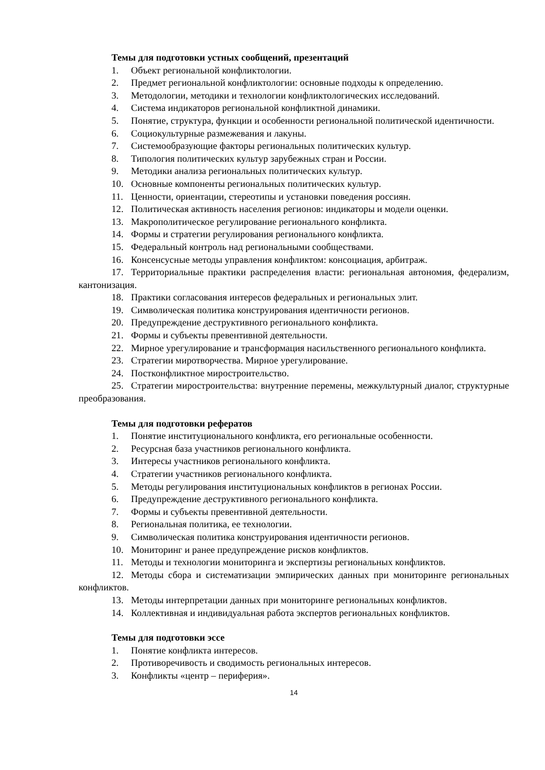Темы для подготовки устных сообщений, презентаций
1. Объект региональной конфликтологии.
2. Предмет региональной конфликтологии: основные подходы к определению.
3. Методологии, методики и технологии конфликтологических исследований.
4. Система индикаторов региональной конфликтной динамики.
5. Понятие, структура, функции и особенности региональной политической идентичности.
6. Социокультурные размежевания и лакуны.
7. Системообразующие факторы региональных политических культур.
8. Типология политических культур зарубежных стран и России.
9. Методики анализа региональных политических культур.
10. Основные компоненты региональных политических культур.
11. Ценности, ориентации, стереотипы и установки поведения россиян.
12. Политическая активность населения регионов: индикаторы и модели оценки.
13. Макрополитическое регулирование регионального конфликта.
14. Формы и стратегии регулирования регионального конфликта.
15. Федеральный контроль над региональными сообществами.
16. Консенсусные методы управления конфликтом: консоциация, арбитраж.
17. Территориальные практики распределения власти: региональная автономия, федерализм, кантонизация.
18. Практики согласования интересов федеральных и региональных элит.
19. Символическая политика конструирования идентичности регионов.
20. Предупреждение деструктивного регионального конфликта.
21. Формы и субъекты превентивной деятельности.
22. Мирное урегулирование и трансформация насильственного регионального конфликта.
23. Стратегии миротворчества. Мирное урегулирование.
24. Постконфликтное миростроительство.
25. Стратегии миростроительства: внутренние перемены, межкультурный диалог, структурные преобразования.
Темы для подготовки рефератов
1. Понятие институционального конфликта, его региональные особенности.
2. Ресурсная база участников регионального конфликта.
3. Интересы участников регионального конфликта.
4. Стратегии участников регионального конфликта.
5. Методы регулирования институциональных конфликтов в регионах России.
6. Предупреждение деструктивного регионального конфликта.
7. Формы и субъекты превентивной деятельности.
8. Региональная политика, ее технологии.
9. Символическая политика конструирования идентичности регионов.
10. Мониторинг и ранее предупреждение рисков конфликтов.
11. Методы и технологии мониторинга и экспертизы региональных конфликтов.
12. Методы сбора и систематизации эмпирических данных при мониторинге региональных конфликтов.
13. Методы интерпретации данных при мониторинге региональных конфликтов.
14. Коллективная и индивидуальная работа экспертов региональных конфликтов.
Темы для подготовки эссе
1. Понятие конфликта интересов.
2. Противоречивость и сводимость региональных интересов.
3. Конфликты «центр – периферия».
14